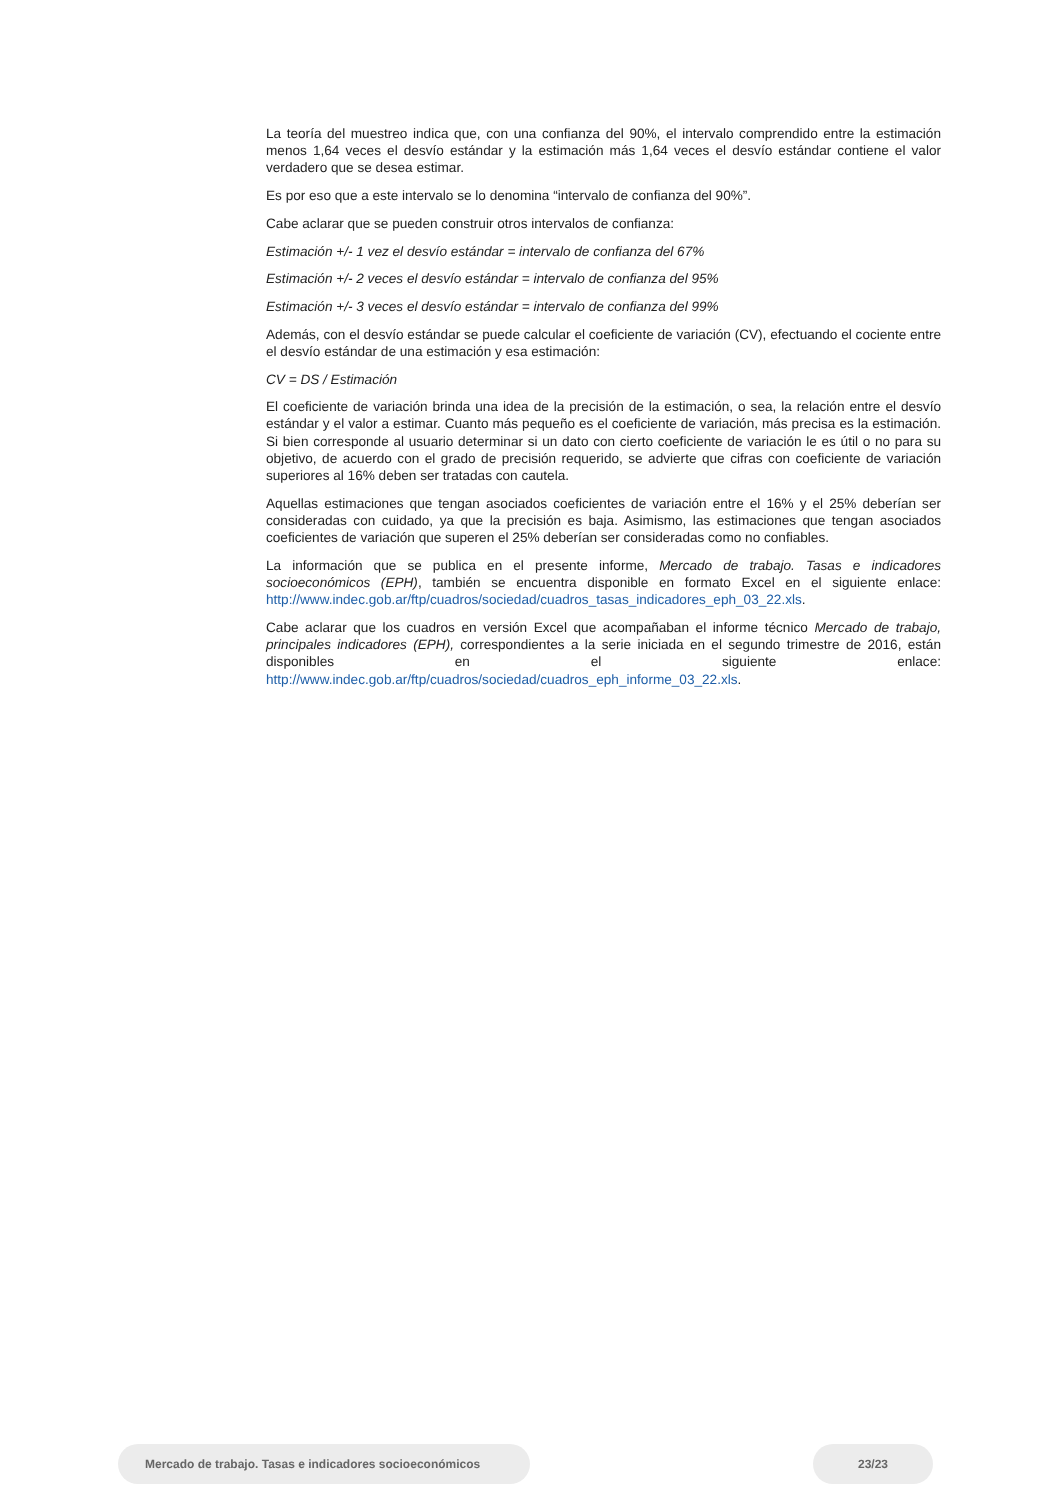La teoría del muestreo indica que, con una confianza del 90%, el intervalo comprendido entre la estimación menos 1,64 veces el desvío estándar y la estimación más 1,64 veces el desvío estándar contiene el valor verdadero que se desea estimar.
Es por eso que a este intervalo se lo denomina “intervalo de confianza del 90%”.
Cabe aclarar que se pueden construir otros intervalos de confianza:
Estimación +/- 1 vez el desvío estándar = intervalo de confianza del 67%
Estimación +/- 2 veces el desvío estándar = intervalo de confianza del 95%
Estimación +/- 3 veces el desvío estándar = intervalo de confianza del 99%
Además, con el desvío estándar se puede calcular el coeficiente de variación (CV), efectuando el cociente entre el desvío estándar de una estimación y esa estimación:
CV = DS / Estimación
El coeficiente de variación brinda una idea de la precisión de la estimación, o sea, la relación entre el desvío estándar y el valor a estimar. Cuanto más pequeño es el coeficiente de variación, más precisa es la estimación. Si bien corresponde al usuario determinar si un dato con cierto coeficiente de variación le es útil o no para su objetivo, de acuerdo con el grado de precisión requerido, se advierte que cifras con coeficiente de variación superiores al 16% deben ser tratadas con cautela.
Aquellas estimaciones que tengan asociados coeficientes de variación entre el 16% y el 25% deberían ser consideradas con cuidado, ya que la precisión es baja. Asimismo, las estimaciones que tengan asociados coeficientes de variación que superen el 25% deberían ser consideradas como no confiables.
La información que se publica en el presente informe, Mercado de trabajo. Tasas e indicadores socioeconómicos (EPH), también se encuentra disponible en formato Excel en el siguiente enlace: http://www.indec.gob.ar/ftp/cuadros/sociedad/cuadros_tasas_indicadores_eph_03_22.xls.
Cabe aclarar que los cuadros en versión Excel que acompañaban el informe técnico Mercado de trabajo, principales indicadores (EPH), correspondientes a la serie iniciada en el segundo trimestre de 2016, están disponibles en el siguiente enlace: http://www.indec.gob.ar/ftp/cuadros/sociedad/cuadros_eph_informe_03_22.xls.
Mercado de trabajo. Tasas e indicadores socioeconómicos
23/23